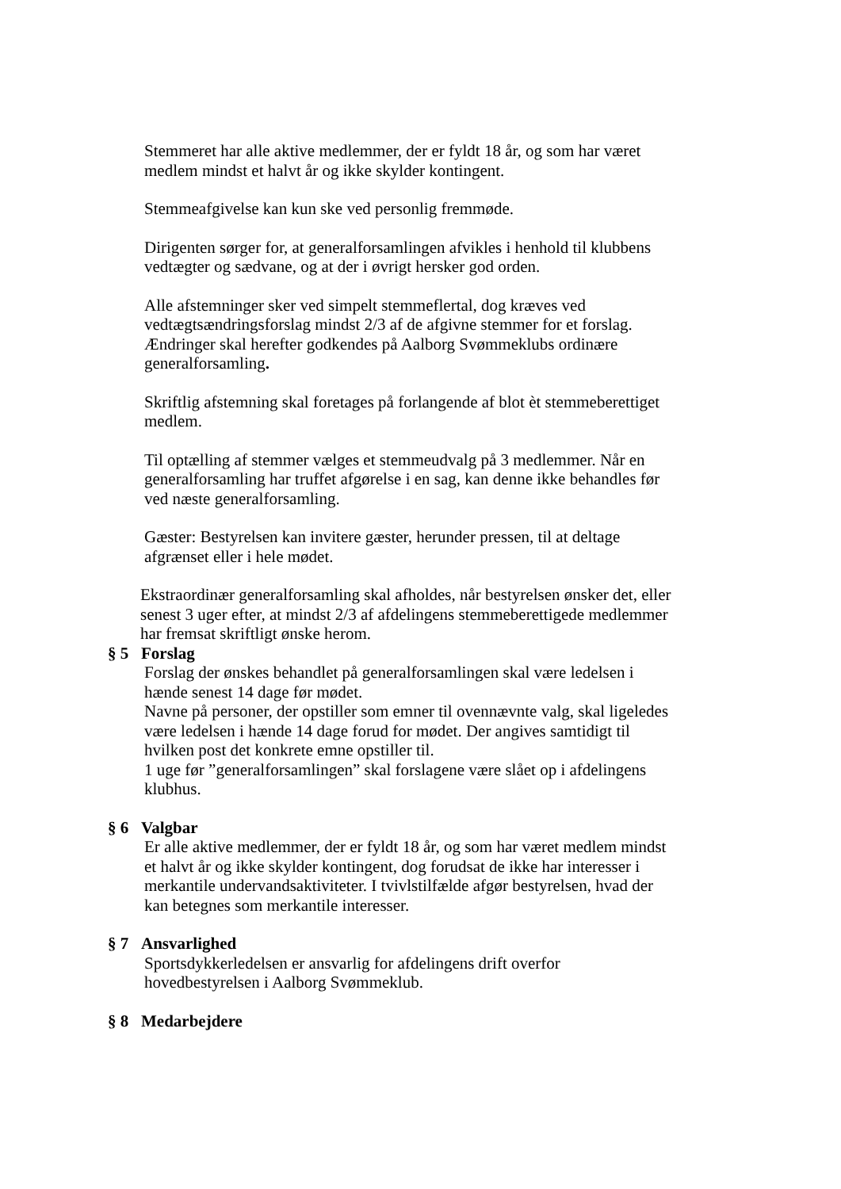Stemmeret har alle aktive medlemmer, der er fyldt 18 år, og som har været medlem mindst et halvt år og ikke skylder kontingent.
Stemmeafgivelse kan kun ske ved personlig fremmøde.
Dirigenten sørger for, at generalforsamlingen afvikles i henhold til klubbens vedtægter og sædvane, og at der i øvrigt hersker god orden.
Alle afstemninger sker ved simpelt stemmeflertal, dog kræves ved vedtægtsændringsforslag mindst 2/3 af de afgivne stemmer for et forslag. Ændringer skal herefter godkendes på Aalborg Svømmeklubs ordinære generalforsamling.
Skriftlig afstemning skal foretages på forlangende af blot èt stemmeberettiget medlem.
Til optælling af stemmer vælges et stemmeudvalg på 3 medlemmer. Når en generalforsamling har truffet afgørelse i en sag, kan denne ikke behandles før ved næste generalforsamling.
Gæster: Bestyrelsen kan invitere gæster, herunder pressen, til at deltage afgrænset eller i hele mødet.
Ekstraordinær generalforsamling skal afholdes, når bestyrelsen ønsker det, eller senest 3 uger efter, at mindst 2/3 af afdelingens stemmeberettigede medlemmer har fremsat skriftligt ønske herom.
§ 5 Forslag
Forslag der ønskes behandlet på generalforsamlingen skal være ledelsen i hænde senest 14 dage før mødet.
Navne på personer, der opstiller som emner til ovennævnte valg, skal ligeledes være ledelsen i hænde 14 dage forud for mødet. Der angives samtidigt til hvilken post det konkrete emne opstiller til.
1 uge før ”generalforsamlingen” skal forslagene være slået op i afdelingens klubhus.
§ 6 Valgbar
Er alle aktive medlemmer, der er fyldt 18 år, og som har været medlem mindst et halvt år og ikke skylder kontingent, dog forudsat de ikke har interesser i merkantile undervandsaktiviteter. I tvivlstilfælde afgør bestyrelsen, hvad der kan betegnes som merkantile interesser.
§ 7 Ansvarlighed
Sportsdykkerledelsen er ansvarlig for afdelingens drift overfor hovedbestyrelsen i Aalborg Svømmeklub.
§ 8 Medarbejdere